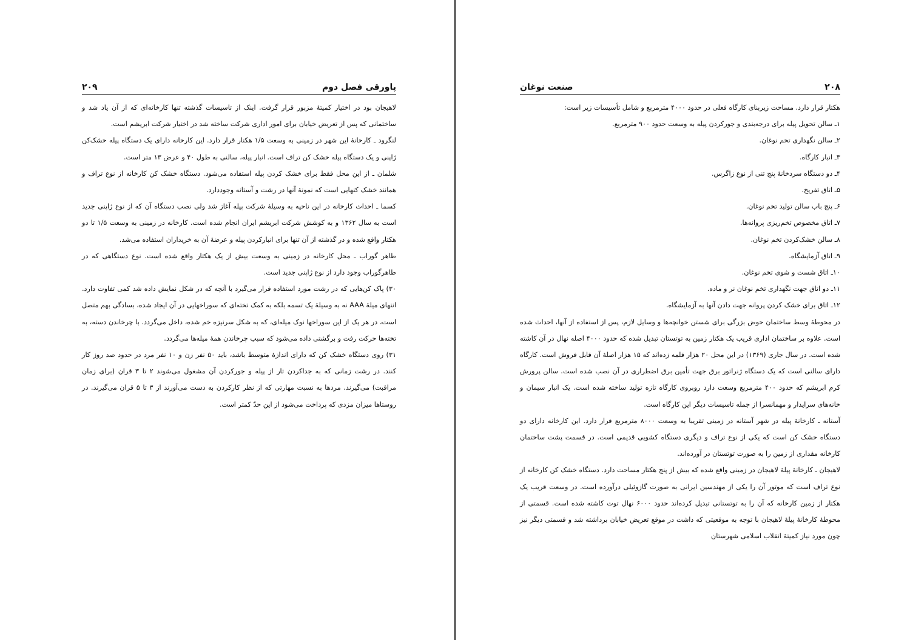۲۰۸ صنعت نوغان
هکتار قرار دارد. مساحت زیربنای کارگاه فعلی در حدود ۴۰۰۰ مترمربع و شامل تأسیسات زیر است:
۱ـ سالن تحویل پیله برای درجه‌بندی و جورکردن پیله به وسعت حدود ۹۰۰ مترمربع.
۲ـ سالن نگهداری تخم نوغان.
۳ـ انبار کارگاه.
۴ـ دو دستگاه سردخانهٔ پنج تنی از نوع زاگرس.
۵ـ اتاق تفریخ.
۶ـ پنج باب سالن تولید تخم نوغان.
۷ـ اتاق مخصوص تخم‌ریزی پروانه‌ها.
۸ـ سالن خشک‌کردن تخم نوغان.
۹ـ اتاق آزمایشگاه.
۱۰ـ اتاق شست و شوی تخم نوغان.
۱۱ـ دو اتاق جهت نگهداری تخم نوغان نر و ماده.
۱۲ـ اتاق برای خشک کردن پروانه جهت دادن آنها به آزمایشگاه.
در محوطهٔ وسط ساختمان حوض بزرگی برای شستن خوانچه‌ها و وسایل لازم، پس از استفاده از آنها، احداث شده است. علاوه بر ساختمان اداری قریب یک هکتار زمین به توتستان تبدیل شده که حدود ۴۰۰۰ اصله نهال در آن کاشته شده است. در سال جاری (۱۳۶۹) در این محل ۲۰ هزار قلمه زده‌اند که ۱۵ هزار اصلهٔ آن قابل فروش است. کارگاه دارای سالنی است که یک دستگاه ژنراتور برق جهت تأمین برق اضطراری در آن نصب شده است. سالن پرورش کرم ابریشم که حدود ۴۰۰ مترمربع وسعت دارد روبروی کارگاه تازه تولید ساخته شده است. یک انبار سیمان و خانه‌های سرایدار و مهمانسرا از جمله تاسیسات دیگر این کارگاه است.
آستانه ـ کارخانهٔ پیله در شهر آستانه در زمینی تقریبا به وسعت ۸۰۰۰ مترمربع قرار دارد. این کارخانه دارای دو دستگاه خشک کن است که یکی از نوع تراف و دیگری دستگاه کشویی قدیمی است. در قسمت پشت ساختمان کارخانه مقداری از زمین را به صورت توتستان در آورده‌اند.
لاهیجان ـ کارخانهٔ پیلهٔ لاهیجان در زمینی واقع شده که بیش از پنج هکتار مساحت دارد. دستگاه خشک کن کارخانه از نوع تراف است که موتور آن را یکی از مهندسین ایرانی به صورت گازوئیلی درآورده است. در وسعت قریب یک هکتار از زمین کارخانه که آن را به توتستانی تبدیل کرده‌اند حدود ۶۰۰۰ نهال توت کاشته شده است. قسمتی از محوطهٔ کارخانهٔ پیلهٔ لاهیجان با توجه به موقعیتی که داشت در موقع تعریض خیابان برداشته شد و قسمتی دیگر نیز چون مورد نیاز کمیتهٔ انقلاب اسلامی شهرستان
پاورقی فصل دوم ۲۰۹
لاهیجان بود در اختیار کمیتهٔ مزبور قرار گرفت. اینک از تاسیسات گذشته تنها کارخانه‌ای که از آن یاد شد و ساختمانی که پس از تعریض خیابان برای امور اداری شرکت ساخته شد در اختیار شرکت ابریشم است.
لنگرود ـ کارخانهٔ این شهر در زمینی به وسعت ۱/۵ هکتار قرار دارد. این کارخانه دارای یک دستگاه پیله خشک‌کن ژاپنی و یک دستگاه پیله خشک کن تراف است. انبار پیله، سالنی به طول ۴۰ و عرض ۱۳ متر است.
شلمان ـ از این محل فقط برای خشک کردن پیله استفاده می‌شود. دستگاه خشک کن کارخانه از نوع تراف و همانند خشک کنهایی است که نمونهٔ آنها در رشت و آستانه وجوددارد.
کسما ـ احداث کارخانه در این ناحیه به وسیلهٔ شرکت پیله آغاز شد ولی نصب دستگاه آن که از نوع ژاپنی جدید است به سال ۱۳۶۲ و به کوشش شرکت ابریشم ایران انجام شده است. کارخانه در زمینی به وسعت ۱/۵ تا دو هکتار واقع شده و در گذشته از آن تنها برای انبارکردن پیله و عرضهٔ آن به خریداران استفاده می‌شد.
طاهر گوراب ـ محل کارخانه در زمینی به وسعت بیش از یک هکتار واقع شده است. نوع دستگاهی که در طاهرگوراب وجود دارد از نوع ژاپنی جدید است.
۳۰) پاک کن‌هایی که در رشت مورد استفاده قرار می‌گیرد با آنچه که در شکل نمایش داده شد کمی تفاوت دارد. انتهای میلهٔ AAA نه به وسیلهٔ یک تسمه بلکه به کمک تخته‌ای که سوراخهایی در آن ایجاد شده، بسادگی بهم متصل است، در هر یک از این سوراخها نوک میله‌ای، که به شکل سرنیزه خم شده، داخل می‌گردد. با چرخاندن دسته، به تخته‌ها حرکت رفت و برگشتی داده می‌شود که سبب چرخاندن همهٔ میله‌ها می‌گردد.
۳۱) روی دستگاه خشک کن که دارای اندازهٔ متوسط باشد، باید ۵۰ نفر زن و ۱۰ نفر مرد در حدود صد روز کار کنند. در رشت زمانی که به جداکردن تار از پیله و جورکردن آن مشغول می‌شوند ۲ تا ۳ قران (برای زمان مراقبت) می‌گیرند. مردها به نسبت مهارتی که از نظر کارکردن به دست می‌آورند از ۳ تا ۵ قران می‌گیرند. در روستاها میزان مزدی که پرداخت می‌شود از این حدّ کمتر است.